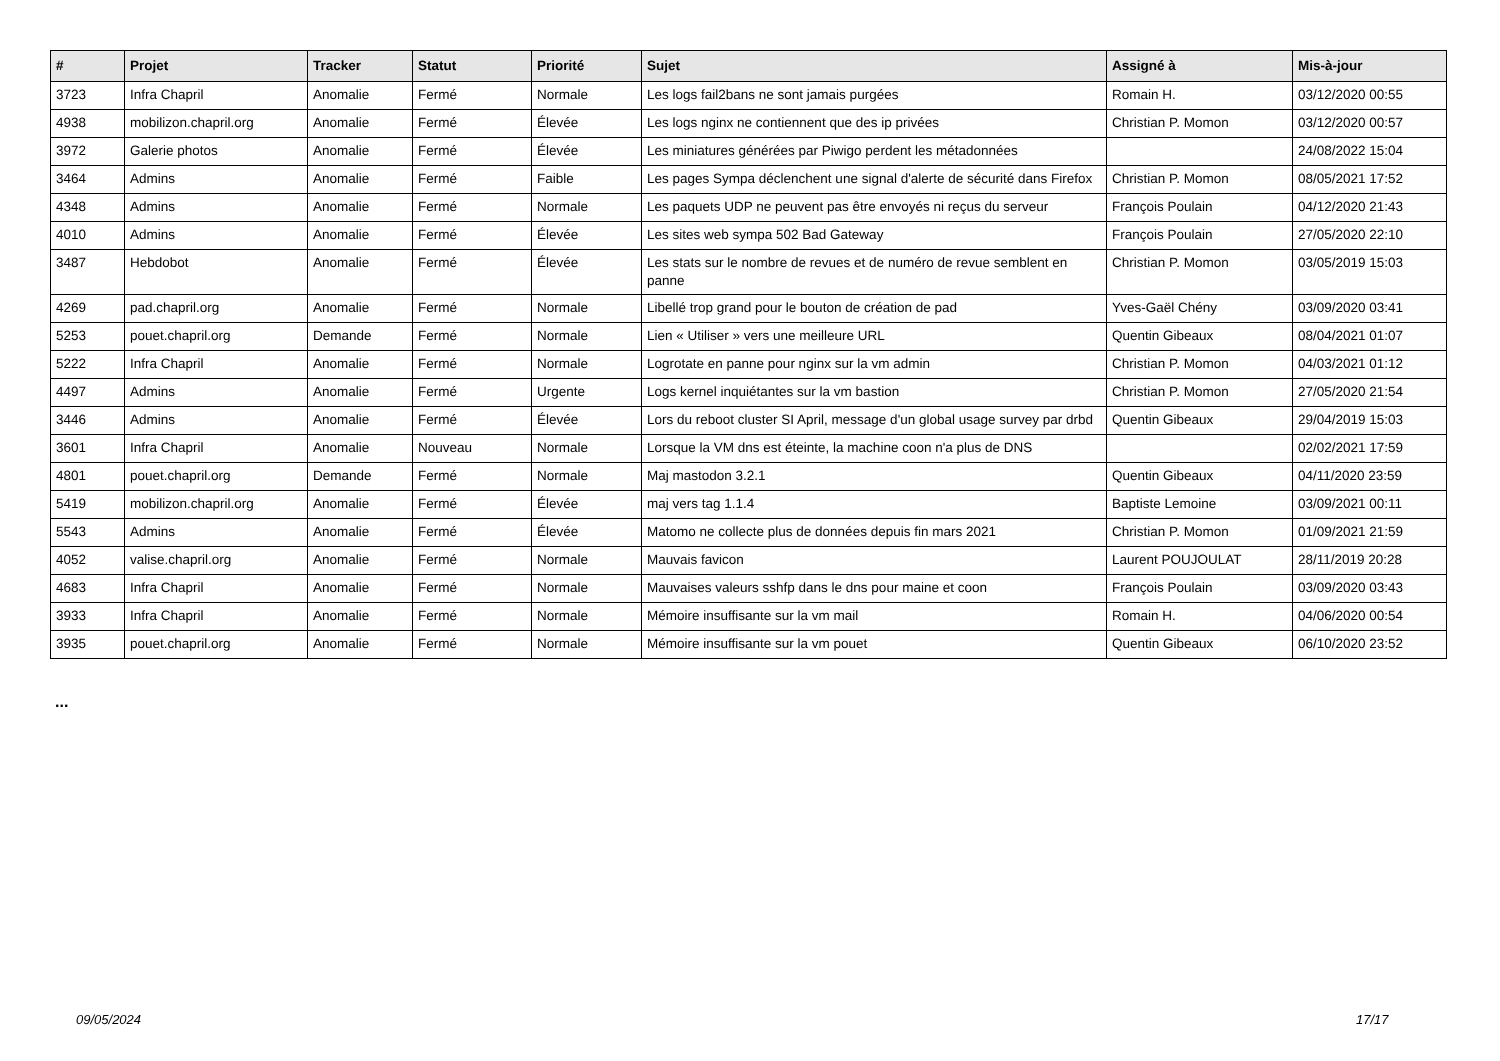| # | Projet | Tracker | Statut | Priorité | Sujet | Assigné à | Mis-à-jour |
| --- | --- | --- | --- | --- | --- | --- | --- |
| 3723 | Infra Chapril | Anomalie | Fermé | Normale | Les logs fail2bans ne sont jamais purgées | Romain H. | 03/12/2020 00:55 |
| 4938 | mobilizon.chapril.org | Anomalie | Fermé | Élevée | Les logs nginx ne contiennent que des ip privées | Christian P. Momon | 03/12/2020 00:57 |
| 3972 | Galerie photos | Anomalie | Fermé | Élevée | Les miniatures générées par Piwigo perdent les métadonnées | | 24/08/2022 15:04 |
| 3464 | Admins | Anomalie | Fermé | Faible | Les pages Sympa déclenchent une signal d'alerte de sécurité dans Firefox | Christian P. Momon | 08/05/2021 17:52 |
| 4348 | Admins | Anomalie | Fermé | Normale | Les paquets UDP ne peuvent pas être envoyés ni reçus du serveur | François Poulain | 04/12/2020 21:43 |
| 4010 | Admins | Anomalie | Fermé | Élevée | Les sites web sympa 502 Bad Gateway | François Poulain | 27/05/2020 22:10 |
| 3487 | Hebdobot | Anomalie | Fermé | Élevée | Les stats sur le nombre de revues et de numéro de revue semblent en panne | Christian P. Momon | 03/05/2019 15:03 |
| 4269 | pad.chapril.org | Anomalie | Fermé | Normale | Libellé trop grand pour le bouton de création de pad | Yves-Gaël Chény | 03/09/2020 03:41 |
| 5253 | pouet.chapril.org | Demande | Fermé | Normale | Lien « Utiliser » vers une meilleure URL | Quentin Gibeaux | 08/04/2021 01:07 |
| 5222 | Infra Chapril | Anomalie | Fermé | Normale | Logrotate en panne pour nginx sur la vm admin | Christian P. Momon | 04/03/2021 01:12 |
| 4497 | Admins | Anomalie | Fermé | Urgente | Logs kernel inquiétantes sur la vm bastion | Christian P. Momon | 27/05/2020 21:54 |
| 3446 | Admins | Anomalie | Fermé | Élevée | Lors du reboot cluster SI April, message d'un global usage survey par drbd | Quentin Gibeaux | 29/04/2019 15:03 |
| 3601 | Infra Chapril | Anomalie | Nouveau | Normale | Lorsque la VM dns est éteinte, la machine coon n'a plus de DNS | | 02/02/2021 17:59 |
| 4801 | pouet.chapril.org | Demande | Fermé | Normale | Maj mastodon 3.2.1 | Quentin Gibeaux | 04/11/2020 23:59 |
| 5419 | mobilizon.chapril.org | Anomalie | Fermé | Élevée | maj vers tag 1.1.4 | Baptiste Lemoine | 03/09/2021 00:11 |
| 5543 | Admins | Anomalie | Fermé | Élevée | Matomo ne collecte plus de données depuis fin mars 2021 | Christian P. Momon | 01/09/2021 21:59 |
| 4052 | valise.chapril.org | Anomalie | Fermé | Normale | Mauvais favicon | Laurent POUJOULAT | 28/11/2019 20:28 |
| 4683 | Infra Chapril | Anomalie | Fermé | Normale | Mauvaises valeurs sshfp dans le dns pour maine et coon | François Poulain | 03/09/2020 03:43 |
| 3933 | Infra Chapril | Anomalie | Fermé | Normale | Mémoire insuffisante sur la vm mail | Romain H. | 04/06/2020 00:54 |
| 3935 | pouet.chapril.org | Anomalie | Fermé | Normale | Mémoire insuffisante sur la vm pouet | Quentin Gibeaux | 06/10/2020 23:52 |
...
09/05/2024 17/17